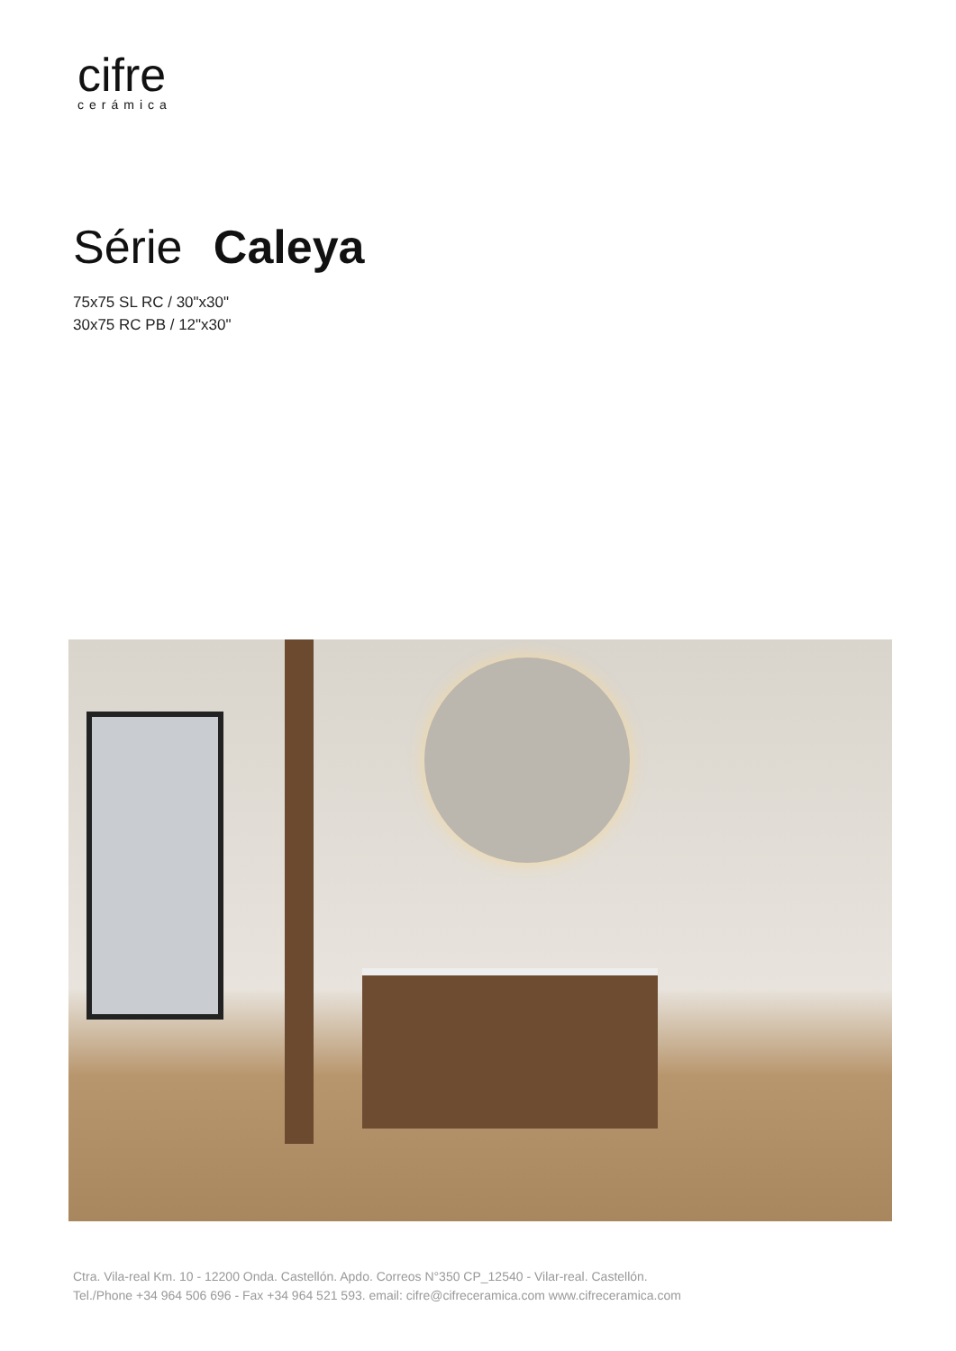cifre
cerámica
Série Caleya
75x75 SL RC / 30"x30"
30x75 RC PB / 12"x30"
Ctra. Vila-real Km. 10 - 12200 Onda. Castellón. Apdo. Correos N°350 CP_12540 - Vilar-real. Castellón.
Tel./Phone +34 964 506 696 - Fax +34 964 521 593. email: cifre@cifreceramica.com www.cifreceramica.com